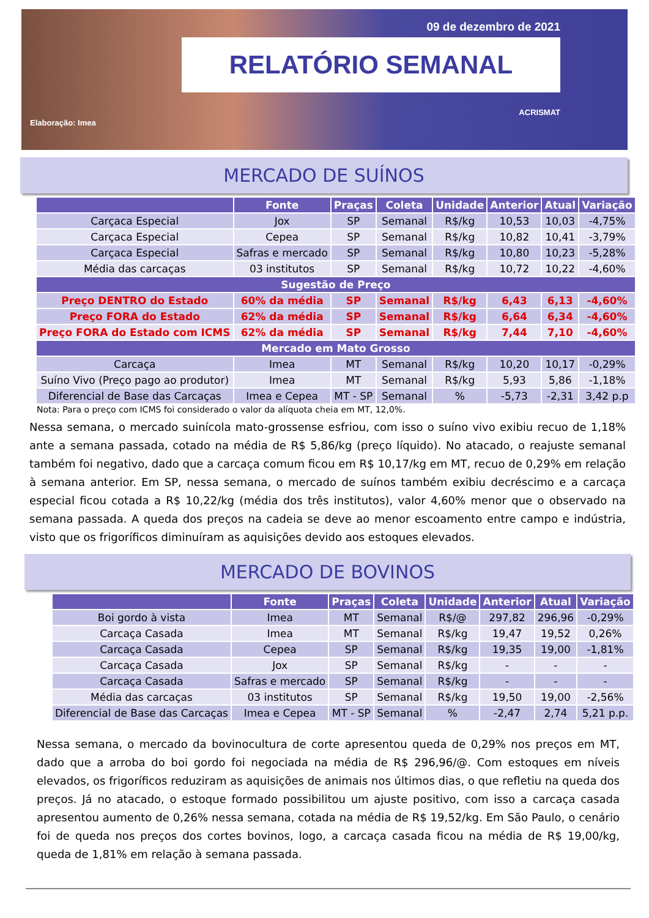09 de dezembro de 2021
RELATÓRIO SEMANAL
ACRISMAT
Elaboração: Imea
MERCADO DE SUÍNOS
| | Fonte | Praças | Coleta | Unidade | Anterior | Atual | Variação |
| --- | --- | --- | --- | --- | --- | --- | --- |
| Carçaca Especial | Jox | SP | Semanal | R$/kg | 10,53 | 10,03 | -4,75% |
| Carçaca Especial | Cepea | SP | Semanal | R$/kg | 10,82 | 10,41 | -3,79% |
| Carçaca Especial | Safras e mercado | SP | Semanal | R$/kg | 10,80 | 10,23 | -5,28% |
| Média das carcaças | 03 institutos | SP | Semanal | R$/kg | 10,72 | 10,22 | -4,60% |
| Sugestão de Preço | | | | | | | |
| Preço DENTRO do Estado | 60% da média | SP | Semanal | R$/kg | 6,43 | 6,13 | -4,60% |
| Preço FORA do Estado | 62% da média | SP | Semanal | R$/kg | 6,64 | 6,34 | -4,60% |
| Preço FORA do Estado com ICMS | 62% da média | SP | Semanal | R$/kg | 7,44 | 7,10 | -4,60% |
| Mercado em Mato Grosso | | | | | | | |
| Carcaça | Imea | MT | Semanal | R$/kg | 10,20 | 10,17 | -0,29% |
| Suíno Vivo (Preço pago ao produtor) | Imea | MT | Semanal | R$/kg | 5,93 | 5,86 | -1,18% |
| Diferencial de Base das Carcaças | Imea e Cepea | MT - SP | Semanal | % | -5,73 | -2,31 | 3,42 p.p |
Nota: Para o preço com ICMS foi considerado o valor da alíquota cheia em MT, 12,0%.
Nessa semana, o mercado suinícola mato-grossense esfriou, com isso o suíno vivo exibiu recuo de 1,18% ante a semana passada, cotado na média de R$ 5,86/kg (preço líquido). No atacado, o reajuste semanal também foi negativo, dado que a carcaça comum ficou em R$ 10,17/kg em MT, recuo de 0,29% em relação à semana anterior. Em SP, nessa semana, o mercado de suínos também exibiu decréscimo e a carcaça especial ficou cotada a R$ 10,22/kg (média dos três institutos), valor 4,60% menor que o observado na semana passada. A queda dos preços na cadeia se deve ao menor escoamento entre campo e indústria, visto que os frigoríficos diminuíram as aquisições devido aos estoques elevados.
MERCADO DE BOVINOS
| | Fonte | Praças | Coleta | Unidade | Anterior | Atual | Variação |
| --- | --- | --- | --- | --- | --- | --- | --- |
| Boi gordo à vista | Imea | MT | Semanal | R$/@ | 297,82 | 296,96 | -0,29% |
| Carcaça Casada | Imea | MT | Semanal | R$/kg | 19,47 | 19,52 | 0,26% |
| Carcaça Casada | Cepea | SP | Semanal | R$/kg | 19,35 | 19,00 | -1,81% |
| Carcaça Casada | Jox | SP | Semanal | R$/kg | - | - | - |
| Carcaça Casada | Safras e mercado | SP | Semanal | R$/kg | - | - | - |
| Média das carcaças | 03 institutos | SP | Semanal | R$/kg | 19,50 | 19,00 | -2,56% |
| Diferencial de Base das Carcaças | Imea e Cepea | MT - SP | Semanal | % | -2,47 | 2,74 | 5,21 p.p. |
Nessa semana, o mercado da bovinocultura de corte apresentou queda de 0,29% nos preços em MT, dado que a arroba do boi gordo foi negociada na média de R$ 296,96/@. Com estoques em níveis elevados, os frigoríficos reduziram as aquisições de animais nos últimos dias, o que refletiu na queda dos preços. Já no atacado, o estoque formado possibilitou um ajuste positivo, com isso a carcaça casada apresentou aumento de 0,26% nessa semana, cotada na média de R$ 19,52/kg. Em São Paulo, o cenário foi de queda nos preços dos cortes bovinos, logo, a carcaça casada ficou na média de R$ 19,00/kg, queda de 1,81% em relação à semana passada.